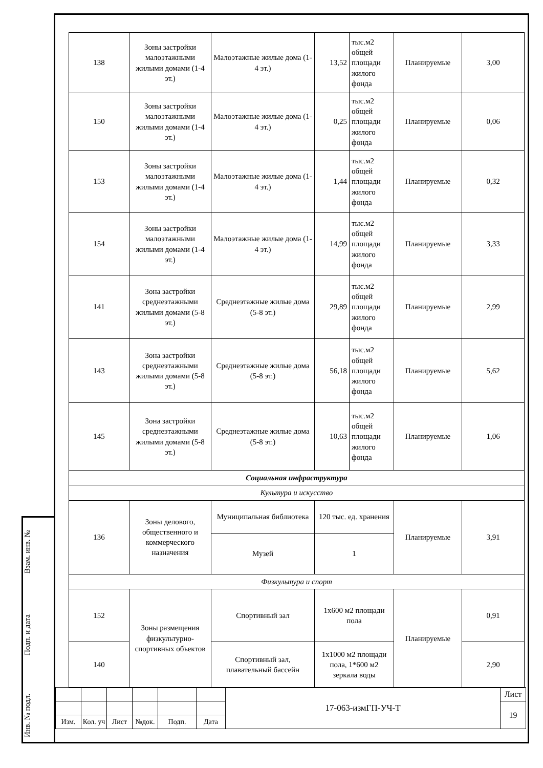Взам. инв. №
Подп. и дата
Инв. № подл.
| 138 | Зоны застройки малоэтажными жилыми домами (1-4 эт.) | Малоэтажные жилые дома (1-4 эт.) | 13,52 | тыс.м2 общей площади жилого фонда | Планируемые | 3,00 |
| 150 | Зоны застройки малоэтажными жилыми домами (1-4 эт.) | Малоэтажные жилые дома (1-4 эт.) | 0,25 | тыс.м2 общей площади жилого фонда | Планируемые | 0,06 |
| 153 | Зоны застройки малоэтажными жилыми домами (1-4 эт.) | Малоэтажные жилые дома (1-4 эт.) | 1,44 | тыс.м2 общей площади жилого фонда | Планируемые | 0,32 |
| 154 | Зоны застройки малоэтажными жилыми домами (1-4 эт.) | Малоэтажные жилые дома (1-4 эт.) | 14,99 | тыс.м2 общей площади жилого фонда | Планируемые | 3,33 |
| 141 | Зона застройки среднеэтажными жилыми домами (5-8 эт.) | Среднеэтажные жилые дома (5-8 эт.) | 29,89 | тыс.м2 общей площади жилого фонда | Планируемые | 2,99 |
| 143 | Зона застройки среднеэтажными жилыми домами (5-8 эт.) | Среднеэтажные жилые дома (5-8 эт.) | 56,18 | тыс.м2 общей площади жилого фонда | Планируемые | 5,62 |
| 145 | Зона застройки среднеэтажными жилыми домами (5-8 эт.) | Среднеэтажные жилые дома (5-8 эт.) | 10,63 | тыс.м2 общей площади жилого фонда | Планируемые | 1,06 |
| Социальная инфраструктура | | | | | | |
| Культура и искусство | | | | | | |
| 136 | Зоны делового, общественного и коммерческого назначения | Муниципальная библиотека | 120 тыс. ед. хранения | | Планируемые | 3,91 |
| | | Музей | 1 | | | |
| Физкультура и спорт | | | | | | |
| 152 | Зоны размещения физкультурно-спортивных объектов | Спортивный зал | 1х600 м2 площади пола | | Планируемые | 0,91 |
| 140 | | Спортивный зал, плавательный бассейн | 1х1000 м2 площади пола, 1*600 м2 зеркала воды | | | 2,90 |
| | | | | | | 17-063-измГП-УЧ-Т | Лист |
| | | | | | | | 19 |
| Изм. | Кол. уч | Лист | №док. | Подп. | Дата | | |